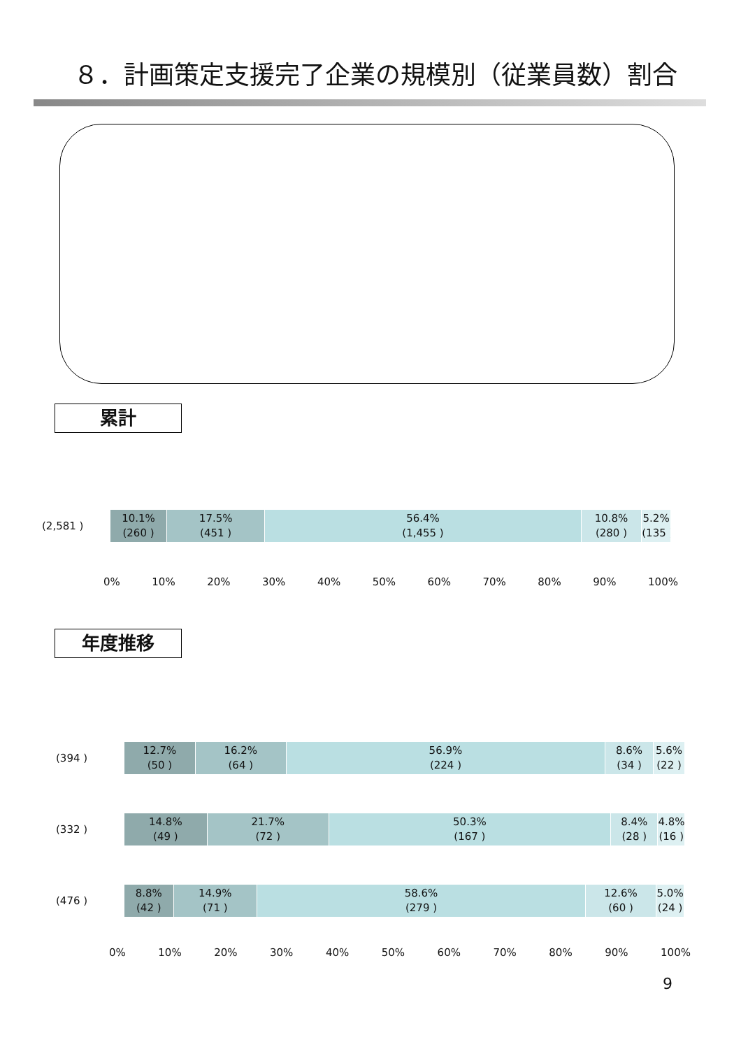８．計画策定支援完了企業の規模別（従業員数）割合
累計
(2,581 )
10.1%
(260 )
17.5%
(451 )
56.4%
(1,455 )
10.8%
(280 )
5.2%
(135 )
0% 10% 20% 30% 40% 50% 60% 70% 80% 90% 100%
年度推移
(394 )
12.7%
(50 )
16.2%
(64 )
56.9%
(224 )
8.6%
(34 )
5.6%
(22 )
(332 )
14.8%
(49 )
21.7%
(72 )
50.3%
(167 )
8.4%
(28 )
4.8%
(16 )
(476 )
8.8%
(42 )
14.9%
(71 )
58.6%
(279 )
12.6%
(60 )
5.0%
(24 )
0% 10% 20% 30% 40% 50% 60% 70% 80% 90% 100%
9